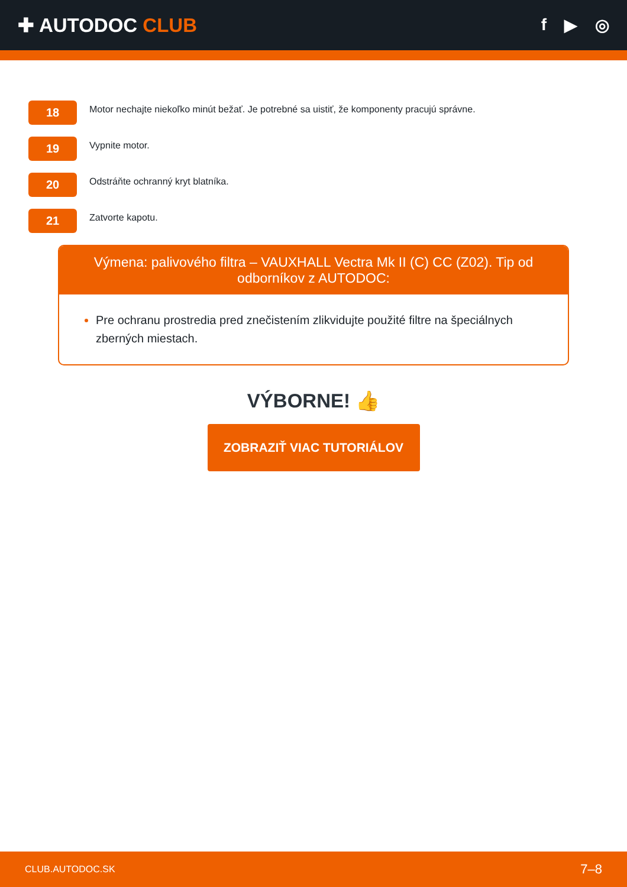✚ AUTODOC CLUB
f ▶ ◎
18
Motor nechajte niekoľko minút bežať. Je potrebné sa uistiť, že komponenty pracujú správne.
19
Vypnite motor.
20
Odstráňte ochranný kryt blatníka.
21
Zatvorte kapotu.
Výmena: palivového filtra – VAUXHALL Vectra Mk II (C) CC (Z02). Tip od odborníkov z AUTODOC:
Pre ochranu prostredia pred znečistením zlikvidujte použité filtre na špeciálnych zberných miestach.
VÝBORNE! 👍
ZOBRAZIŤ VIAC TUTORIÁLOV
CLUB.AUTODOC.SK 7–8